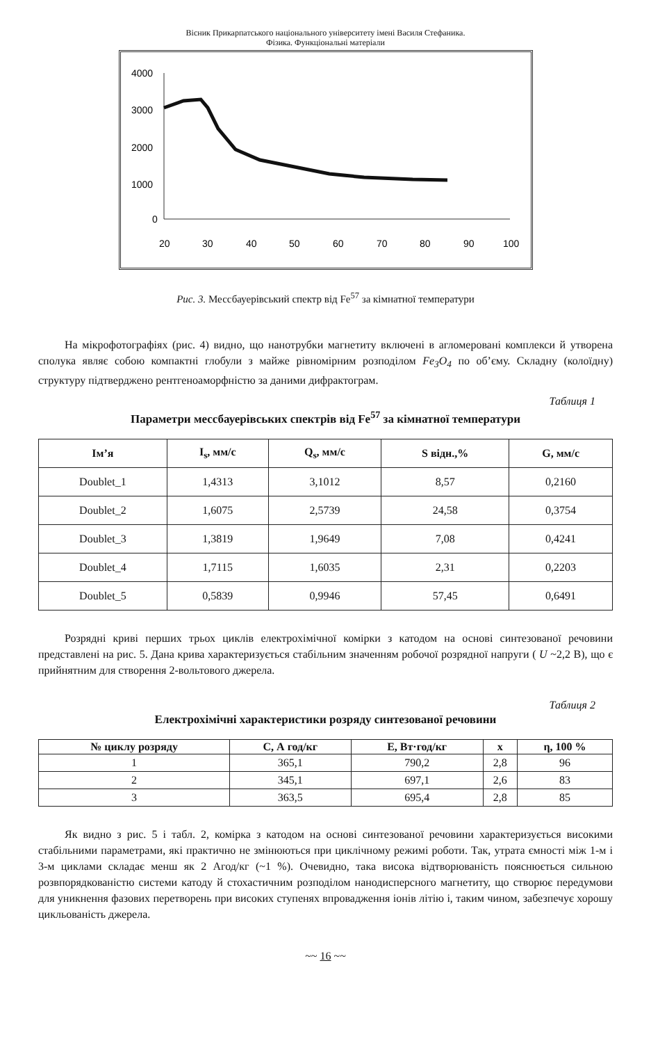Вісник Прикарпатського національного університету імені Василя Стефаника.
Фізика. Функціональні матеріали
4000
3000
2000
1000
0
20
30
40
50
60
70
80
90
100
Рис. 3. Мессбауерівський спектр від Fe<sup>57</sup> за кімнатної температури
На мікрофотографіях (рис. 4) видно, що нанотрубки магнетиту включені в агломеровані комплекси й утворена сполука являє собою компактні глобули з майже рівномірним розподілом Fe<sub>3</sub>O<sub>4</sub> по об’єму. Складну (колоїдну) структуру підтверджено рентгеноаморфністю за даними дифрактограм.
Таблиця 1
Параметри мессбауерівських спектрів від Fe<sup>57</sup> за кімнатної температури
| Ім’я | I<sub>s</sub>, мм/с | Q<sub>s</sub>, мм/с | S відн.,% | G, мм/с |
| --- | --- | --- | --- | --- |
| Doublet_1 | 1,4313 | 3,1012 | 8,57 | 0,2160 |
| Doublet_2 | 1,6075 | 2,5739 | 24,58 | 0,3754 |
| Doublet_3 | 1,3819 | 1,9649 | 7,08 | 0,4241 |
| Doublet_4 | 1,7115 | 1,6035 | 2,31 | 0,2203 |
| Doublet_5 | 0,5839 | 0,9946 | 57,45 | 0,6491 |
Розрядні криві перших трьох циклів електрохімічної комірки з катодом на основі синтезованої речовини представлені на рис. 5. Дана крива характеризується стабільним значенням робочої розрядної напруги ( U ~2,2 В), що є прийнятним для створення 2-вольтового джерела.
Таблиця 2
Електрохімічні характеристики розряду синтезованої речовини
| № циклу розряду | C, А год/кг | E, Вт·год/кг | x | η, 100 % |
| --- | --- | --- | --- | --- |
| 1 | 365,1 | 790,2 | 2,8 | 96 |
| 2 | 345,1 | 697,1 | 2,6 | 83 |
| 3 | 363,5 | 695,4 | 2,8 | 85 |
Як видно з рис. 5 і табл. 2, комірка з катодом на основі синтезованої речовини характеризується високими стабільними параметрами, які практично не змінюються при циклічному режимі роботи. Так, утрата ємності між 1-м і 3-м циклами складає менш як 2 Агод/кг (~1 %). Очевидно, така висока відтворюваність пояснюється сильною розвпорядкованістю системи катоду й стохастичним розподілом нанодисперсного магнетиту, що створює передумови для уникнення фазових перетворень при високих ступенях впровадження іонів літію і, таким чином, забезпечує хорошу цикльованість джерела.
~~ 16 ~~